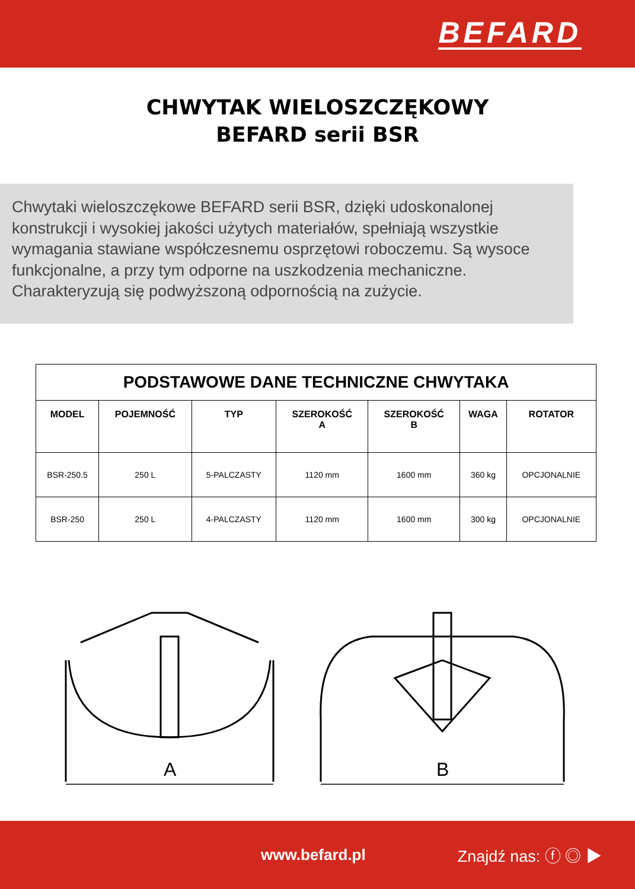BEFARD
CHWYTAK WIELOSZCZĘKOWY
BEFARD serii BSR
Chwytaki wieloszczękowe BEFARD serii BSR, dzięki udoskonalonej konstrukcji i wysokiej jakości użytych materiałów, spełniają wszystkie wymagania stawiane współczesnemu osprzętowi roboczemu. Są wysoce funkcjonalne, a przy tym odporne na uszkodzenia mechaniczne. Charakteryzują się podwyższoną odpornością na zużycie.
| PODSTAWOWE DANE TECHNICZNE CHWYTAKA | | | | | | |
| --- | --- | --- | --- | --- | --- | --- |
| MODEL | POJEMNOŚĆ | TYP | SZEROKOŚĆ A | SZEROKOŚĆ B | WAGA | ROTATOR |
| BSR-250.5 | 250 L | 5-PALCZASTY | 1120 mm | 1600 mm | 360 kg | OPCJONALNIE |
| BSR-250 | 250 L | 4-PALCZASTY | 1120 mm | 1600 mm | 300 kg | OPCJONALNIE |
A
B
www.befard.pl Znajdź nas: ⓕ ◎ ▶